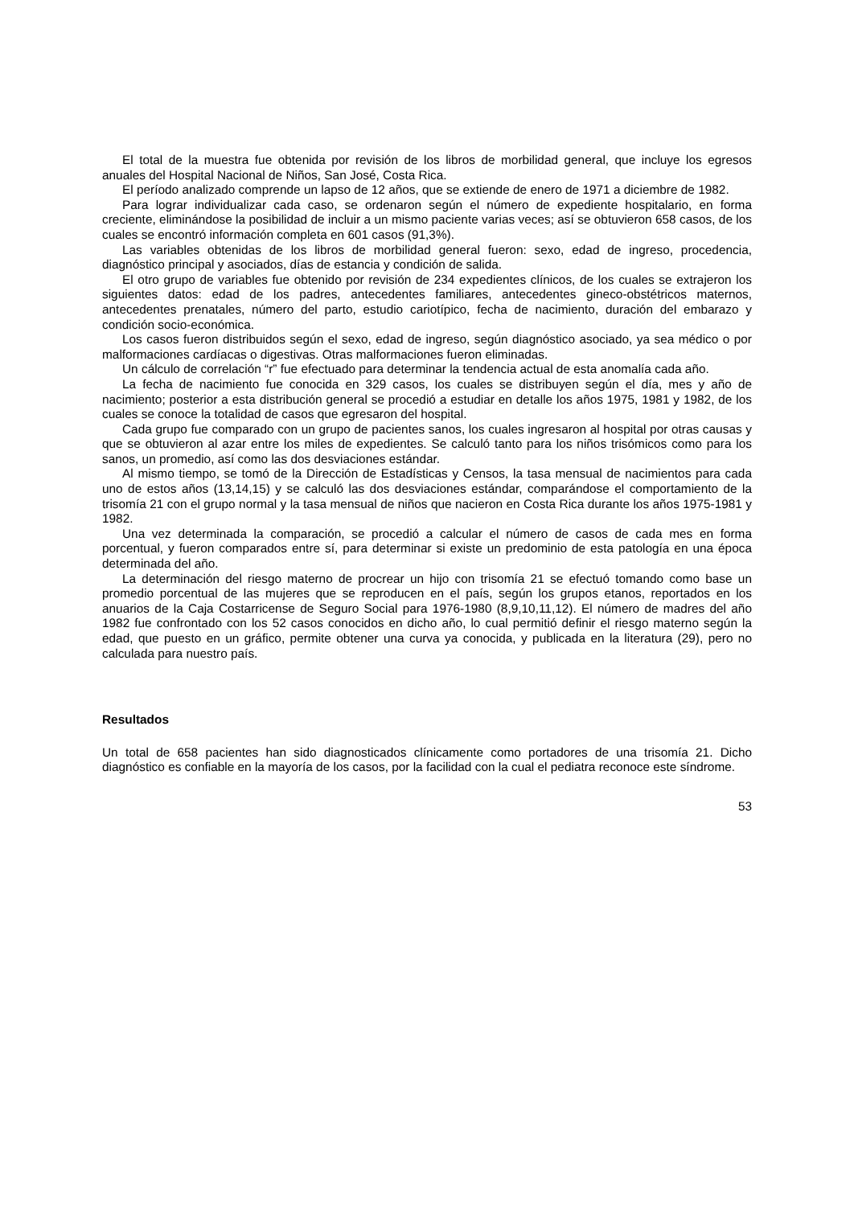El total de la muestra fue obtenida por revisión de los libros de morbilidad general, que incluye los egresos anuales del Hospital Nacional de Niños, San José, Costa Rica.
El período analizado comprende un lapso de 12 años, que se extiende de enero de 1971 a diciembre de 1982.
Para lograr individualizar cada caso, se ordenaron según el número de expediente hospitalario, en forma creciente, eliminándose la posibilidad de incluir a un mismo paciente varias veces; así se obtuvieron 658 casos, de los cuales se encontró información completa en 601 casos (91,3%).
Las variables obtenidas de los libros de morbilidad general fueron: sexo, edad de ingreso, procedencia, diagnóstico principal y asociados, días de estancia y condición de salida.
El otro grupo de variables fue obtenido por revisión de 234 expedientes clínicos, de los cuales se extrajeron los siguientes datos: edad de los padres, antecedentes familiares, antecedentes gineco-obstétricos maternos, antecedentes prenatales, número del parto, estudio cariotípico, fecha de nacimiento, duración del embarazo y condición socio-económica.
Los casos fueron distribuidos según el sexo, edad de ingreso, según diagnóstico asociado, ya sea médico o por malformaciones cardíacas o digestivas. Otras malformaciones fueron eliminadas.
Un cálculo de correlación “r” fue efectuado para determinar la tendencia actual de esta anomalía cada año.
La fecha de nacimiento fue conocida en 329 casos, los cuales se distribuyen según el día, mes y año de nacimiento; posterior a esta distribución general se procedió a estudiar en detalle los años 1975, 1981 y 1982, de los cuales se conoce la totalidad de casos que egresaron del hospital.
Cada grupo fue comparado con un grupo de pacientes sanos, los cuales ingresaron al hospital por otras causas y que se obtuvieron al azar entre los miles de expedientes. Se calculó tanto para los niños trisómicos como para los sanos, un promedio, así como las dos desviaciones estándar.
Al mismo tiempo, se tomó de la Dirección de Estadísticas y Censos, la tasa mensual de nacimientos para cada uno de estos años (13,14,15) y se calculó las dos desviaciones estándar, comparándose el comportamiento de la trisomía 21 con el grupo normal y la tasa mensual de niños que nacieron en Costa Rica durante los años 1975-1981 y 1982.
Una vez determinada la comparación, se procedió a calcular el número de casos de cada mes en forma porcentual, y fueron comparados entre sí, para determinar si existe un predominio de esta patología en una época determinada del año.
La determinación del riesgo materno de procrear un hijo con trisomía 21 se efectuó tomando como base un promedio porcentual de las mujeres que se reproducen en el país, según los grupos etanos, reportados en los anuarios de la Caja Costarricense de Seguro Social para 1976-1980 (8,9,10,11,12). El número de madres del año 1982 fue confrontado con los 52 casos conocidos en dicho año, lo cual permitió definir el riesgo materno según la edad, que puesto en un gráfico, permite obtener una curva ya conocida, y publicada en la literatura (29), pero no calculada para nuestro país.
Resultados
Un total de 658 pacientes han sido diagnosticados clínicamente como portadores de una trisomía 21. Dicho diagnóstico es confiable en la mayoría de los casos, por la facilidad con la cual el pediatra reconoce este síndrome.
53